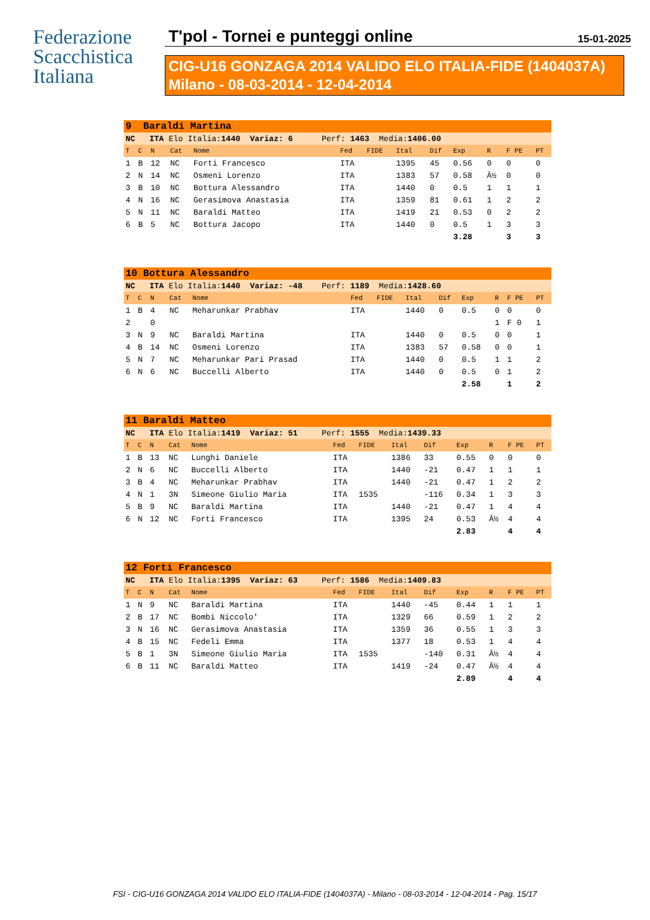Federazione
Scacchistica
Italiana
T'pol - Tornei e punteggi online 15-01-2025
CIG-U16 GONZAGA 2014 VALIDO ELO ITALIA-FIDE (1404037A)
Milano - 08-03-2014 - 12-04-2014
| 9 Baraldi Martina | | | | | | | | | | | | |
| NC ITA Elo Italia: 1440 Variaz: 6 Perf: 1463 Media: 1406.00 | | | | | | | | | | | | |
| T | C | N | Cat | Nome | Fed | FIDE | Ital | Dif | Exp | R | F PE | PT |
| 1 | B | 12 | NC | Forti Francesco | ITA | | 1395 | 45 | 0.56 | 0 | 0 | 0 |
| 2 | N | 14 | NC | Osmeni Lorenzo | ITA | | 1383 | 57 | 0.58 | Â½ | 0 | 0 |
| 3 | B | 10 | NC | Bottura Alessandro | ITA | | 1440 | 0 | 0.5 | 1 | 1 | 1 |
| 4 | N | 16 | NC | Gerasimova Anastasia | ITA | | 1359 | 81 | 0.61 | 1 | 2 | 2 |
| 5 | N | 11 | NC | Baraldi Matteo | ITA | | 1419 | 21 | 0.53 | 0 | 2 | 2 |
| 6 | B | 5 | NC | Bottura Jacopo | ITA | | 1440 | 0 | 0.5 | 1 | 3 | 3 |
| | | | | | | | | | 3.28 | | 3 | 3 |
| 10 Bottura Alessandro | | | | | | | | | | | | |
| NC ITA Elo Italia: 1440 Variaz: -48 Perf: 1189 Media: 1428.60 | | | | | | | | | | | | |
| T | C | N | Cat | Nome | Fed | FIDE | Ital | Dif | Exp | R | F PE | PT |
| 1 | B | 4 | NC | Meharunkar Prabhav | ITA | | 1440 | 0 | 0.5 | 0 | 0 | 0 |
| 2 | | 0 | | | | | | | | 1 | F 0 | 1 |
| 3 | N | 9 | NC | Baraldi Martina | ITA | | 1440 | 0 | 0.5 | 0 | 0 | 1 |
| 4 | B | 14 | NC | Osmeni Lorenzo | ITA | | 1383 | 57 | 0.58 | 0 | 0 | 1 |
| 5 | N | 7 | NC | Meharunkar Pari Prasad | ITA | | 1440 | 0 | 0.5 | 1 | 1 | 2 |
| 6 | N | 6 | NC | Buccelli Alberto | ITA | | 1440 | 0 | 0.5 | 0 | 1 | 2 |
| | | | | | | | | | 2.58 | | 1 | 2 |
| 11 Baraldi Matteo | | | | | | | | | | | | |
| NC ITA Elo Italia: 1419 Variaz: 51 Perf: 1555 Media: 1439.33 | | | | | | | | | | | | |
| T | C | N | Cat | Nome | Fed | FIDE | Ital | Dif | Exp | R | F PE | PT |
| 1 | B | 13 | NC | Lunghi Daniele | ITA | | 1386 | 33 | 0.55 | 0 | 0 | 0 |
| 2 | N | 6 | NC | Buccelli Alberto | ITA | | 1440 | -21 | 0.47 | 1 | 1 | 1 |
| 3 | B | 4 | NC | Meharunkar Prabhav | ITA | | 1440 | -21 | 0.47 | 1 | 2 | 2 |
| 4 | N | 1 | 3N | Simeone Giulio Maria | ITA | 1535 | | -116 | 0.34 | 1 | 3 | 3 |
| 5 | B | 9 | NC | Baraldi Martina | ITA | | 1440 | -21 | 0.47 | 1 | 4 | 4 |
| 6 | N | 12 | NC | Forti Francesco | ITA | | 1395 | 24 | 0.53 | Â½ | 4 | 4 |
| | | | | | | | | | 2.83 | | 4 | 4 |
| 12 Forti Francesco | | | | | | | | | | | | |
| NC ITA Elo Italia: 1395 Variaz: 63 Perf: 1586 Media: 1409.83 | | | | | | | | | | | | |
| T | C | N | Cat | Nome | Fed | FIDE | Ital | Dif | Exp | R | F PE | PT |
| 1 | N | 9 | NC | Baraldi Martina | ITA | | 1440 | -45 | 0.44 | 1 | 1 | 1 |
| 2 | B | 17 | NC | Bombi Niccolo' | ITA | | 1329 | 66 | 0.59 | 1 | 2 | 2 |
| 3 | N | 16 | NC | Gerasimova Anastasia | ITA | | 1359 | 36 | 0.55 | 1 | 3 | 3 |
| 4 | B | 15 | NC | Fedeli Emma | ITA | | 1377 | 18 | 0.53 | 1 | 4 | 4 |
| 5 | B | 1 | 3N | Simeone Giulio Maria | ITA | 1535 | | -140 | 0.31 | Â½ | 4 | 4 |
| 6 | B | 11 | NC | Baraldi Matteo | ITA | | 1419 | -24 | 0.47 | Â½ | 4 | 4 |
| | | | | | | | | | 2.89 | | 4 | 4 |
FSI - CIG-U16 GONZAGA 2014 VALIDO ELO ITALIA-FIDE (1404037A) - Milano - 08-03-2014 - 12-04-2014 - Pag. 15/17